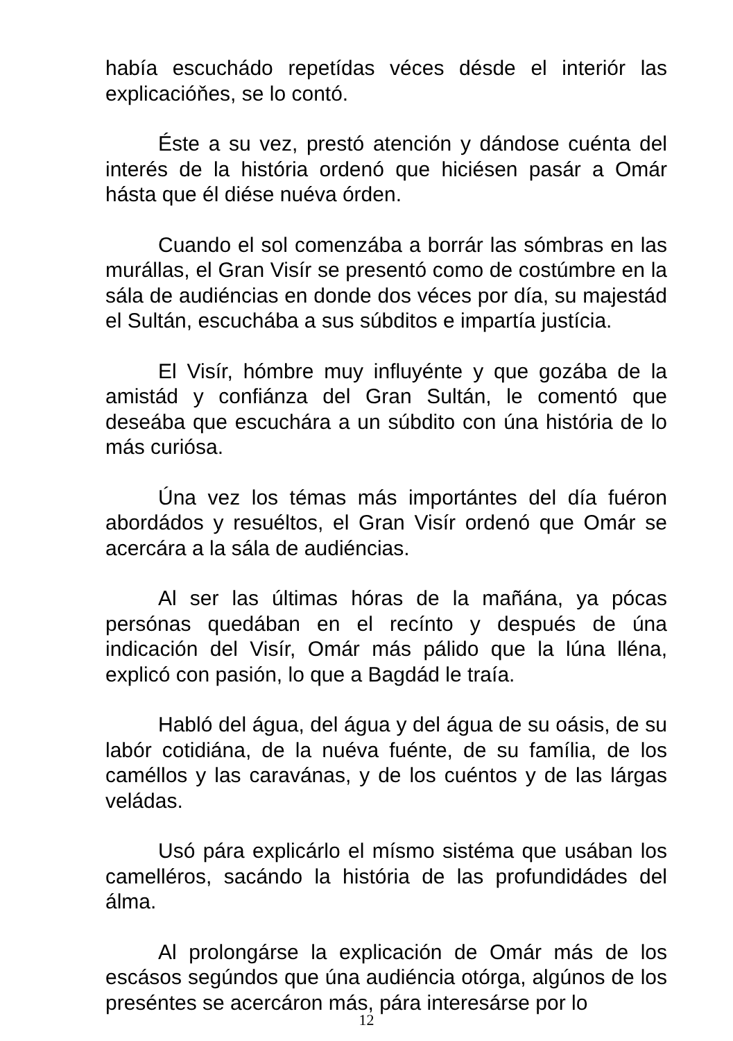había escuchádo repetídas véces désde el interiór las explicacióňes, se lo contó.
Éste a su vez, prestó atención y dándose cuénta del interés de la história ordenó que hiciésen pasár a Omár hásta que él diése nuéva órden.
Cuando el sol comenzába a borrár las sómbras en las murállas, el Gran Visír se presentó como de costúmbre en la sála de audiéncias en donde dos véces por día, su majestád el Sultán, escuchába a sus súbditos e impartía justícia.
El Visír, hómbre muy influyénte y que gozába de la amistád y confiánza del Gran Sultán, le comentó que deseába que escuchára a un súbdito con úna história de lo más curiósa.
Úna vez los témas más importántes del día fuéron abordádos y resuéltos, el Gran Visír ordenó que Omár se acercára a la sála de audiéncias.
Al ser las últimas hóras de la mañána, ya pócas persónas quedában en el recínto y después de úna indicación del Visír, Omár más pálido que la lúna lléna, explicó con pasión, lo que a Bagdád le traía.
Habló del água, del água y del água de su oásis, de su labór cotidiána, de la nuéva fuénte, de su família, de los caméllos y las caravánas, y de los cuéntos y de las lárgas veládas.
Usó pára explicárlo el mísmo sistéma que usában los camelléros, sacándo la história de las profundidádes del álma.
Al prolongárse la explicación de Omár más de los escásos segúndos que úna audiéncia otórga, algúnos de los preséntes se acercáron más, pára interesárse por lo
12